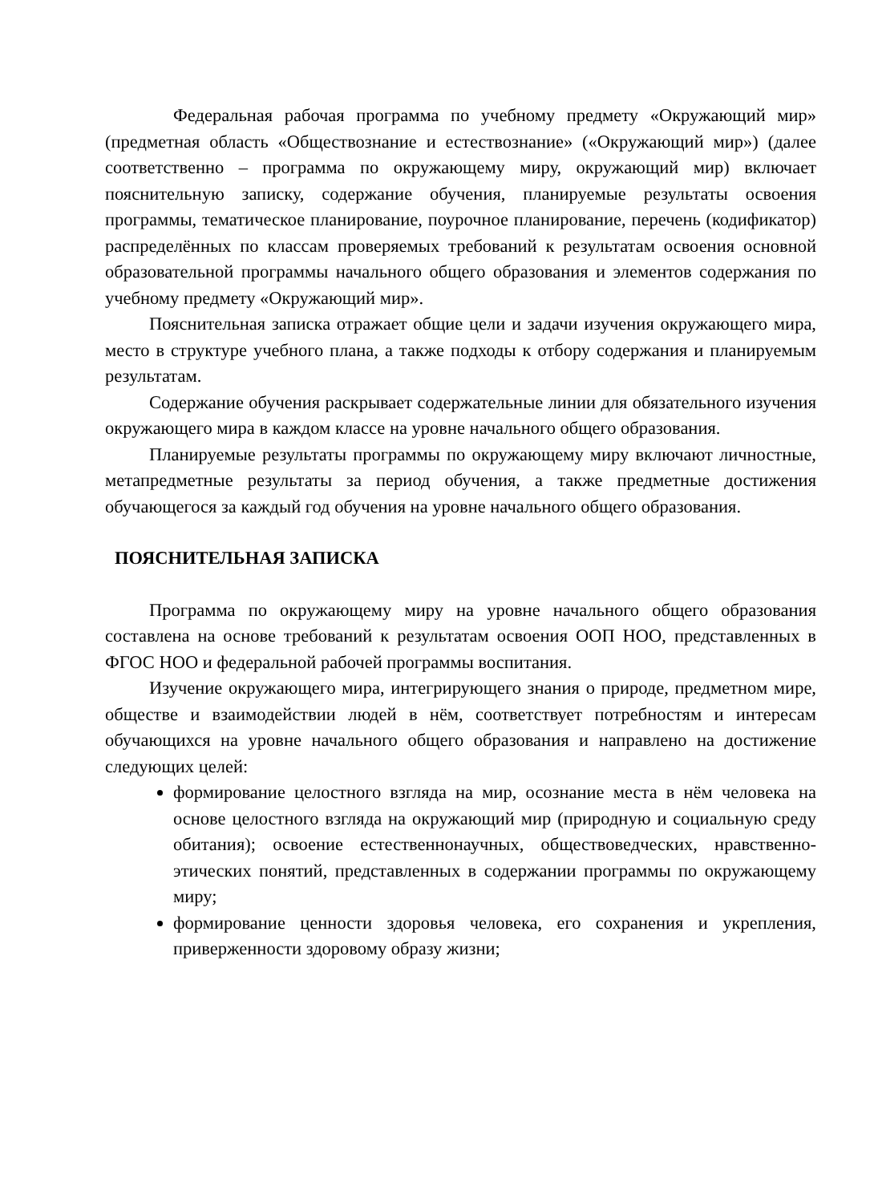Федеральная рабочая программа по учебному предмету «Окружающий мир» (предметная область «Обществознание и естествознание» («Окружающий мир») (далее соответственно – программа по окружающему миру, окружающий мир) включает пояснительную записку, содержание обучения, планируемые результаты освоения программы, тематическое планирование, поурочное планирование, перечень (кодификатор) распределённых по классам проверяемых требований к результатам освоения основной образовательной программы начального общего образования и элементов содержания по учебному предмету «Окружающий мир».
Пояснительная записка отражает общие цели и задачи изучения окружающего мира, место в структуре учебного плана, а также подходы к отбору содержания и планируемым результатам.
Содержание обучения раскрывает содержательные линии для обязательного изучения окружающего мира в каждом классе на уровне начального общего образования.
Планируемые результаты программы по окружающему миру включают личностные, метапредметные результаты за период обучения, а также предметные достижения обучающегося за каждый год обучения на уровне начального общего образования.
ПОЯСНИТЕЛЬНАЯ ЗАПИСКА
Программа по окружающему миру на уровне начального общего образования составлена на основе требований к результатам освоения ООП НОО, представленных в ФГОС НОО и федеральной рабочей программы воспитания.
Изучение окружающего мира, интегрирующего знания о природе, предметном мире, обществе и взаимодействии людей в нём, соответствует потребностям и интересам обучающихся на уровне начального общего образования и направлено на достижение следующих целей:
формирование целостного взгляда на мир, осознание места в нём человека на основе целостного взгляда на окружающий мир (природную и социальную среду обитания); освоение естественнонаучных, обществоведческих, нравственно-этических понятий, представленных в содержании программы по окружающему миру;
формирование ценности здоровья человека, его сохранения и укрепления, приверженности здоровому образу жизни;